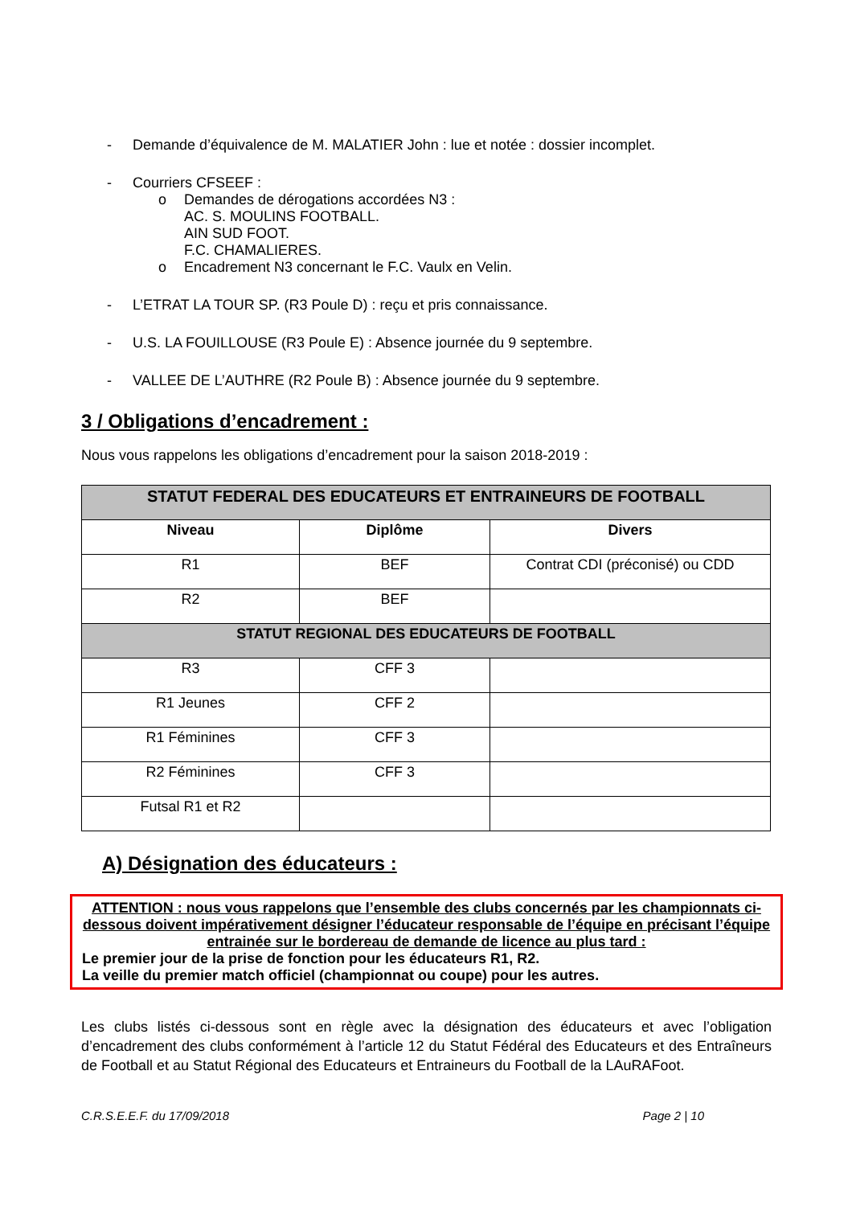- Demande d’équivalence de M. MALATIER John : lue et notée : dossier incomplet.
- Courriers CFSEEF :
o Demandes de dérogations accordées N3 :
AC. S. MOULINS FOOTBALL.
AIN SUD FOOT.
F.C. CHAMALIERES.
o Encadrement N3 concernant le F.C. Vaulx en Velin.
- L’ETRAT LA TOUR SP. (R3 Poule D) : reçu et pris connaissance.
- U.S. LA FOUILLOUSE (R3 Poule E) : Absence journée du 9 septembre.
- VALLEE DE L’AUTHRE (R2 Poule B) : Absence journée du 9 septembre.
3 / Obligations d’encadrement :
Nous vous rappelons les obligations d’encadrement pour la saison 2018-2019 :
| STATUT FEDERAL DES EDUCATEURS ET ENTRAINEURS DE FOOTBALL | | |
| --- | --- | --- |
| Niveau | Diplôme | Divers |
| R1 | BEF | Contrat CDI (préconisé) ou CDD |
| R2 | BEF | |
| STATUT REGIONAL DES EDUCATEURS DE FOOTBALL | | |
| R3 | CFF 3 | |
| R1 Jeunes | CFF 2 | |
| R1 Féminines | CFF 3 | |
| R2 Féminines | CFF 3 | |
| Futsal R1 et R2 | | |
A) Désignation des éducateurs :
ATTENTION : nous vous rappelons que l’ensemble des clubs concernés par les championnats ci-dessous doivent impérativement désigner l’éducateur responsable de l’équipe en précisant l’équipe entrainée sur le bordereau de demande de licence au plus tard :
Le premier jour de la prise de fonction pour les éducateurs R1, R2.
La veille du premier match officiel (championnat ou coupe) pour les autres.
Les clubs listés ci-dessous sont en règle avec la désignation des éducateurs et avec l’obligation d’encadrement des clubs conformément à l’article 12 du Statut Fédéral des Educateurs et des Entraîneurs de Football et au Statut Régional des Educateurs et Entraineurs du Football de la LAuRAFoot.
C.R.S.E.E.F. du 17/09/2018 Page 2 | 10